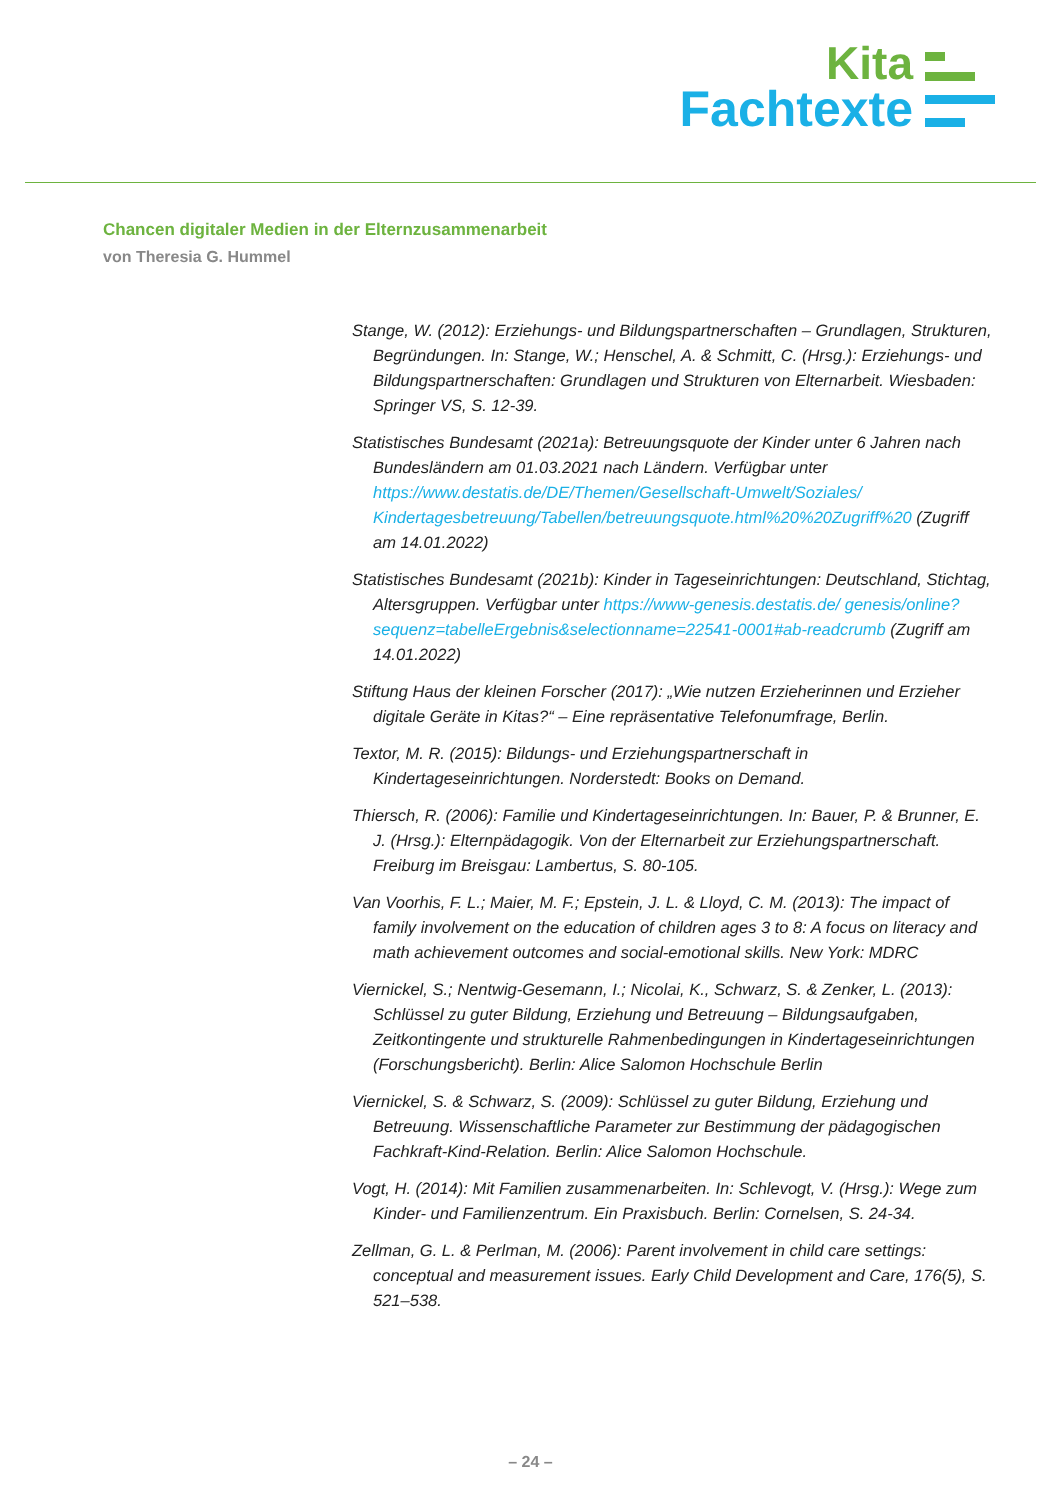Kita
Fachtexte
Chancen digitaler Medien in der Elternzusammenarbeit
von Theresia G. Hummel
Stange, W. (2012): Erziehungs- und Bildungspartnerschaften – Grundlagen, Strukturen, Begründungen. In: Stange, W.; Henschel, A. & Schmitt, C. (Hrsg.): Erziehungs- und Bildungspartnerschaften: Grundlagen und Strukturen von Elternarbeit. Wiesbaden: Springer VS, S. 12-39.
Statistisches Bundesamt (2021a): Betreuungsquote der Kinder unter 6 Jahren nach Bundesländern am 01.03.2021 nach Ländern. Verfügbar unter https://www.destatis.de/DE/Themen/Gesellschaft-Umwelt/Soziales/ Kindertagesbetreuung/Tabellen/betreuungsquote.html%20%20Zugriff%20 (Zugriff am 14.01.2022)
Statistisches Bundesamt (2021b): Kinder in Tageseinrichtungen: Deutschland, Stichtag, Altersgruppen. Verfügbar unter https://www-genesis.destatis.de/ genesis/online?sequenz=tabelleErgebnis&selectionname=22541-0001#ab-readcrumb (Zugriff am 14.01.2022)
Stiftung Haus der kleinen Forscher (2017): „Wie nutzen Erzieherinnen und Erzieher digitale Geräte in Kitas?“ – Eine repräsentative Telefonumfrage, Berlin.
Textor, M. R. (2015): Bildungs- und Erziehungspartnerschaft in Kindertageseinrichtungen. Norderstedt: Books on Demand.
Thiersch, R. (2006): Familie und Kindertageseinrichtungen. In: Bauer, P. & Brunner, E. J. (Hrsg.): Elternpädagogik. Von der Elternarbeit zur Erziehungspartnerschaft. Freiburg im Breisgau: Lambertus, S. 80-105.
Van Voorhis, F. L.; Maier, M. F.; Epstein, J. L. & Lloyd, C. M. (2013): The impact of family involvement on the education of children ages 3 to 8: A focus on literacy and math achievement outcomes and social-emotional skills. New York: MDRC
Viernickel, S.; Nentwig-Gesemann, I.; Nicolai, K., Schwarz, S. & Zenker, L. (2013): Schlüssel zu guter Bildung, Erziehung und Betreuung – Bildungsaufgaben, Zeitkontingente und strukturelle Rahmenbedingungen in Kindertageseinrichtungen (Forschungsbericht). Berlin: Alice Salomon Hochschule Berlin
Viernickel, S. & Schwarz, S. (2009): Schlüssel zu guter Bildung, Erziehung und Betreuung. Wissenschaftliche Parameter zur Bestimmung der pädagogischen Fachkraft-Kind-Relation. Berlin: Alice Salomon Hochschule.
Vogt, H. (2014): Mit Familien zusammenarbeiten. In: Schlevogt, V. (Hrsg.): Wege zum Kinder- und Familienzentrum. Ein Praxisbuch. Berlin: Cornelsen, S. 24-34.
Zellman, G. L. & Perlman, M. (2006): Parent involvement in child care settings: conceptual and measurement issues. Early Child Development and Care, 176(5), S. 521–538.
– 24 –